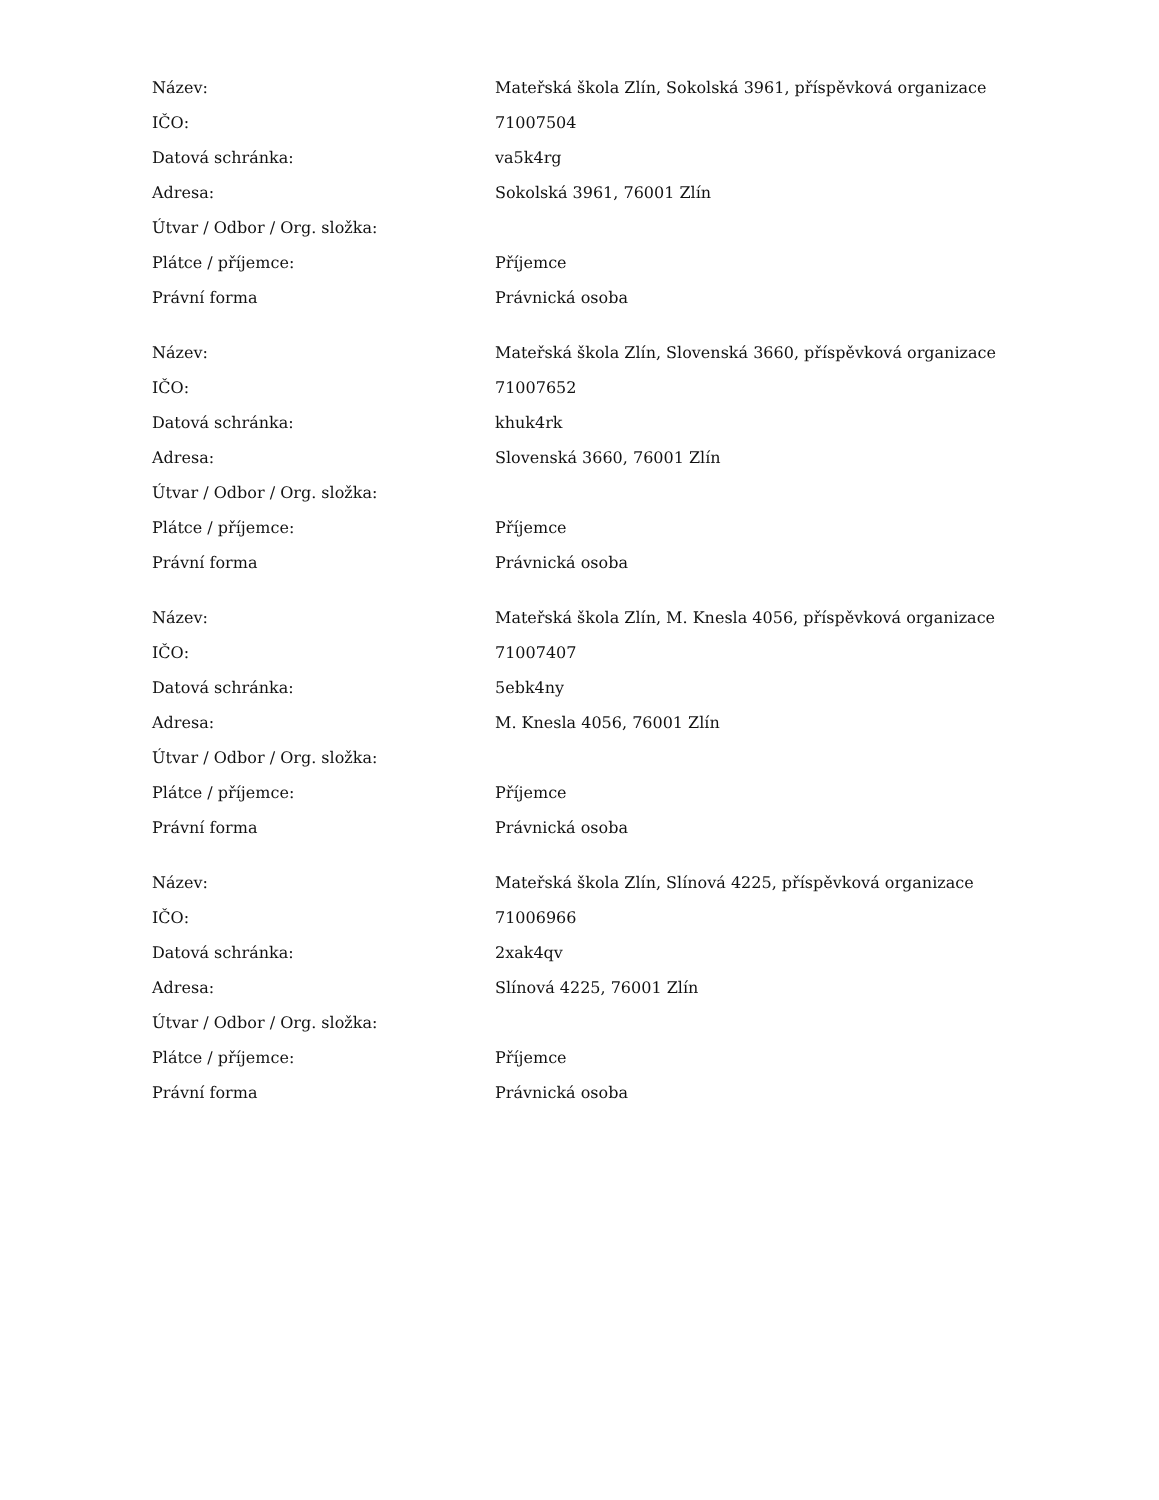| Název: | Mateřská škola Zlín, Sokolská 3961, příspěvková organizace |
| IČO: | 71007504 |
| Datová schránka: | va5k4rg |
| Adresa: | Sokolská 3961, 76001 Zlín |
| Útvar / Odbor / Org. složka: | |
| Plátce / příjemce: | Příjemce |
| Právní forma | Právnická osoba |
| Název: | Mateřská škola Zlín, Slovenská 3660, příspěvková organizace |
| IČO: | 71007652 |
| Datová schránka: | khuk4rk |
| Adresa: | Slovenská 3660, 76001 Zlín |
| Útvar / Odbor / Org. složka: | |
| Plátce / příjemce: | Příjemce |
| Právní forma | Právnická osoba |
| Název: | Mateřská škola Zlín, M. Knesla 4056, příspěvková organizace |
| IČO: | 71007407 |
| Datová schránka: | 5ebk4ny |
| Adresa: | M. Knesla 4056, 76001 Zlín |
| Útvar / Odbor / Org. složka: | |
| Plátce / příjemce: | Příjemce |
| Právní forma | Právnická osoba |
| Název: | Mateřská škola Zlín, Slínová 4225, příspěvková organizace |
| IČO: | 71006966 |
| Datová schránka: | 2xak4qv |
| Adresa: | Slínová 4225, 76001 Zlín |
| Útvar / Odbor / Org. složka: | |
| Plátce / příjemce: | Příjemce |
| Právní forma | Právnická osoba |